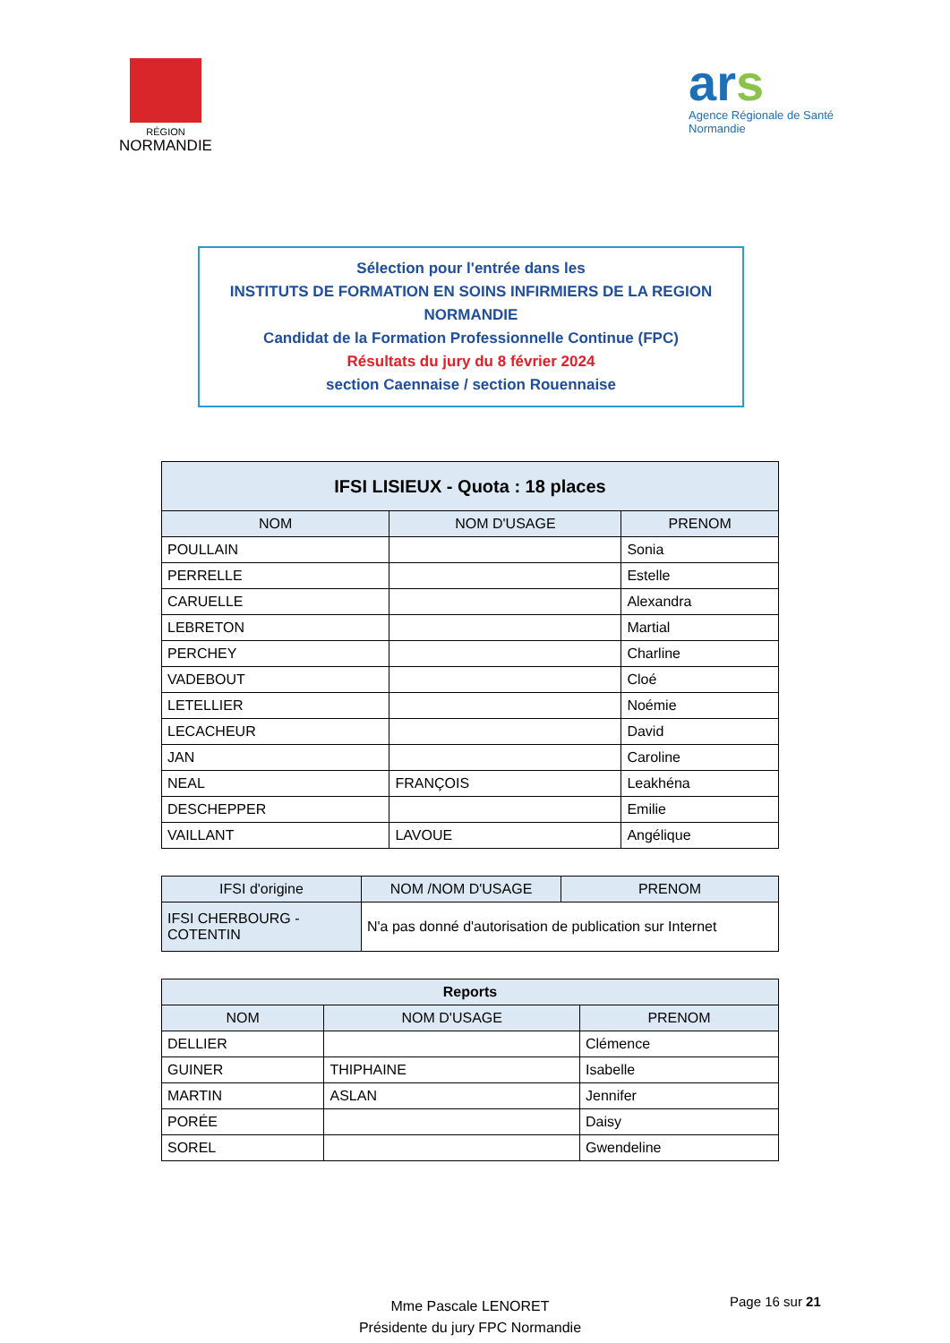RÉGION
NORMANDIE
ars
Agence Régionale de Santé
Normandie
Sélection pour l'entrée dans les
INSTITUTS DE FORMATION EN SOINS INFIRMIERS DE LA REGION NORMANDIE
Candidat de la Formation Professionnelle Continue (FPC)
Résultats du jury du 8 février 2024
section Caennaise / section Rouennaise
| IFSI LISIEUX - Quota : 18 places | | |
| --- | --- | --- |
| NOM | NOM D'USAGE | PRENOM |
| POULLAIN | | Sonia |
| PERRELLE | | Estelle |
| CARUELLE | | Alexandra |
| LEBRETON | | Martial |
| PERCHEY | | Charline |
| VADEBOUT | | Cloé |
| LETELLIER | | Noémie |
| LECACHEUR | | David |
| JAN | | Caroline |
| NEAL | FRANÇOIS | Leakhéna |
| DESCHEPPER | | Emilie |
| VAILLANT | LAVOUE | Angélique |
| IFSI d'origine | NOM /NOM D'USAGE | PRENOM |
| --- | --- | --- |
| IFSI CHERBOURG - COTENTIN | N'a pas donné d'autorisation de publication sur Internet | |
| Reports | | |
| --- | --- | --- |
| NOM | NOM D'USAGE | PRENOM |
| DELLIER | | Clémence |
| GUINER | THIPHAINE | Isabelle |
| MARTIN | ASLAN | Jennifer |
| PORÉE | | Daisy |
| SOREL | | Gwendeline |
Mme Pascale LENORET
Présidente du jury FPC Normandie
Page 16 sur 21